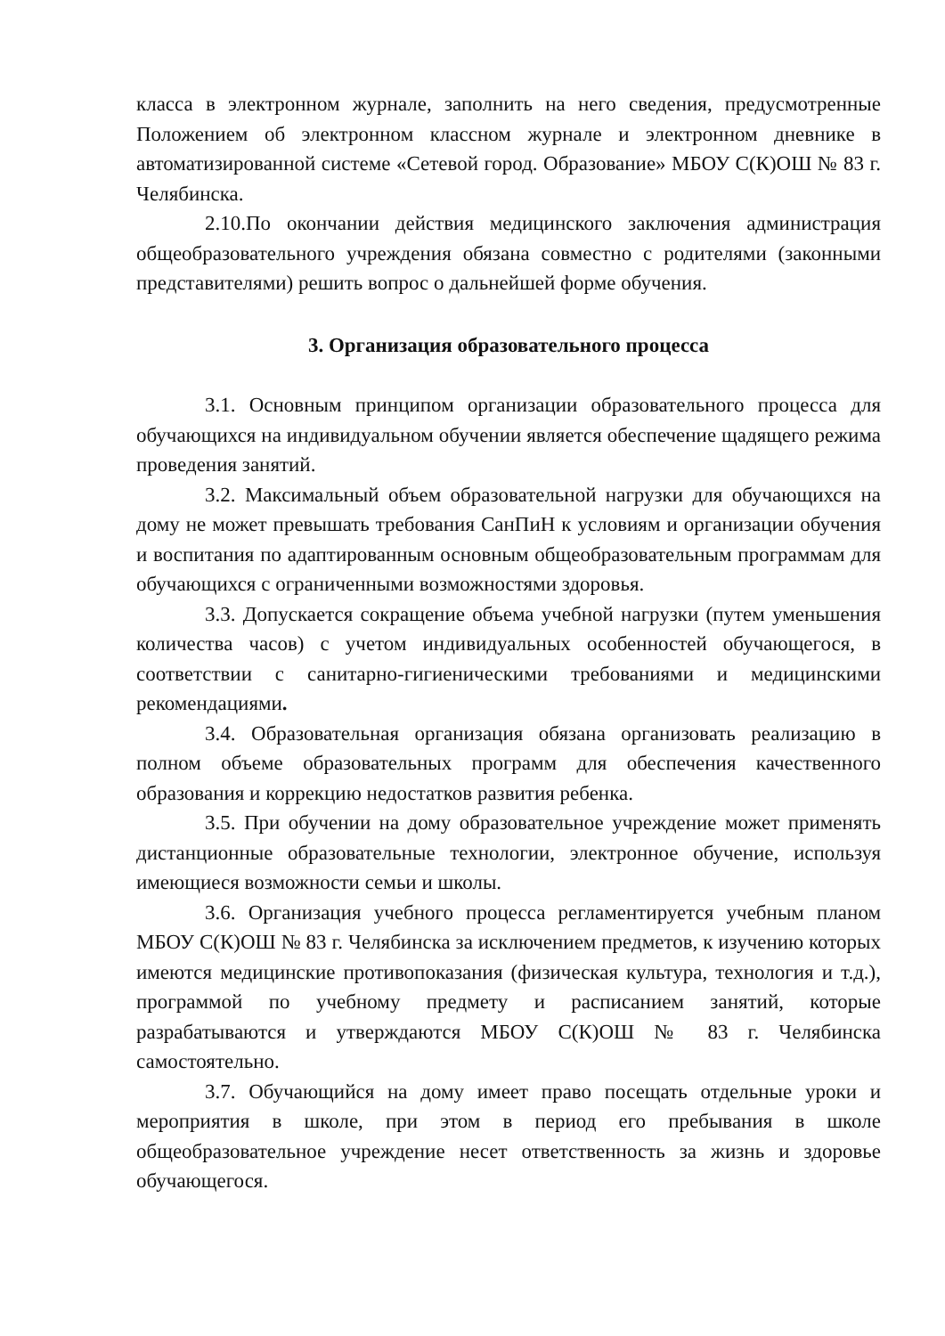класса в электронном журнале, заполнить на него сведения, предусмотренные Положением об электронном классном журнале и электронном дневнике в автоматизированной системе «Сетевой город. Образование» МБОУ С(К)ОШ № 83 г. Челябинска.
2.10.По окончании действия медицинского заключения администрация общеобразовательного учреждения обязана совместно с родителями (законными представителями) решить вопрос о дальнейшей форме обучения.
3. Организация образовательного процесса
3.1. Основным принципом организации образовательного процесса для обучающихся на индивидуальном обучении является обеспечение щадящего режима проведения занятий.
3.2. Максимальный объем образовательной нагрузки для обучающихся на дому не может превышать требования СанПиН к условиям и организации обучения и воспитания по адаптированным основным общеобразовательным программам для обучающихся с ограниченными возможностями здоровья.
3.3. Допускается сокращение объема учебной нагрузки (путем уменьшения количества часов) с учетом индивидуальных особенностей обучающегося, в соответствии с санитарно-гигиеническими требованиями и медицинскими рекомендациями.
3.4. Образовательная организация обязана организовать реализацию в полном объеме образовательных программ для обеспечения качественного образования и коррекцию недостатков развития ребенка.
3.5. При обучении на дому образовательное учреждение может применять дистанционные образовательные технологии, электронное обучение, используя имеющиеся возможности семьи и школы.
3.6. Организация учебного процесса регламентируется учебным планом МБОУ С(К)ОШ № 83 г. Челябинска за исключением предметов, к изучению которых имеются медицинские противопоказания (физическая культура, технология и т.д.), программой по учебному предмету и расписанием занятий, которые разрабатываются и утверждаются МБОУ С(К)ОШ № 83 г. Челябинска самостоятельно.
3.7. Обучающийся на дому имеет право посещать отдельные уроки и мероприятия в школе, при этом в период его пребывания в школе общеобразовательное учреждение несет ответственность за жизнь и здоровье обучающегося.